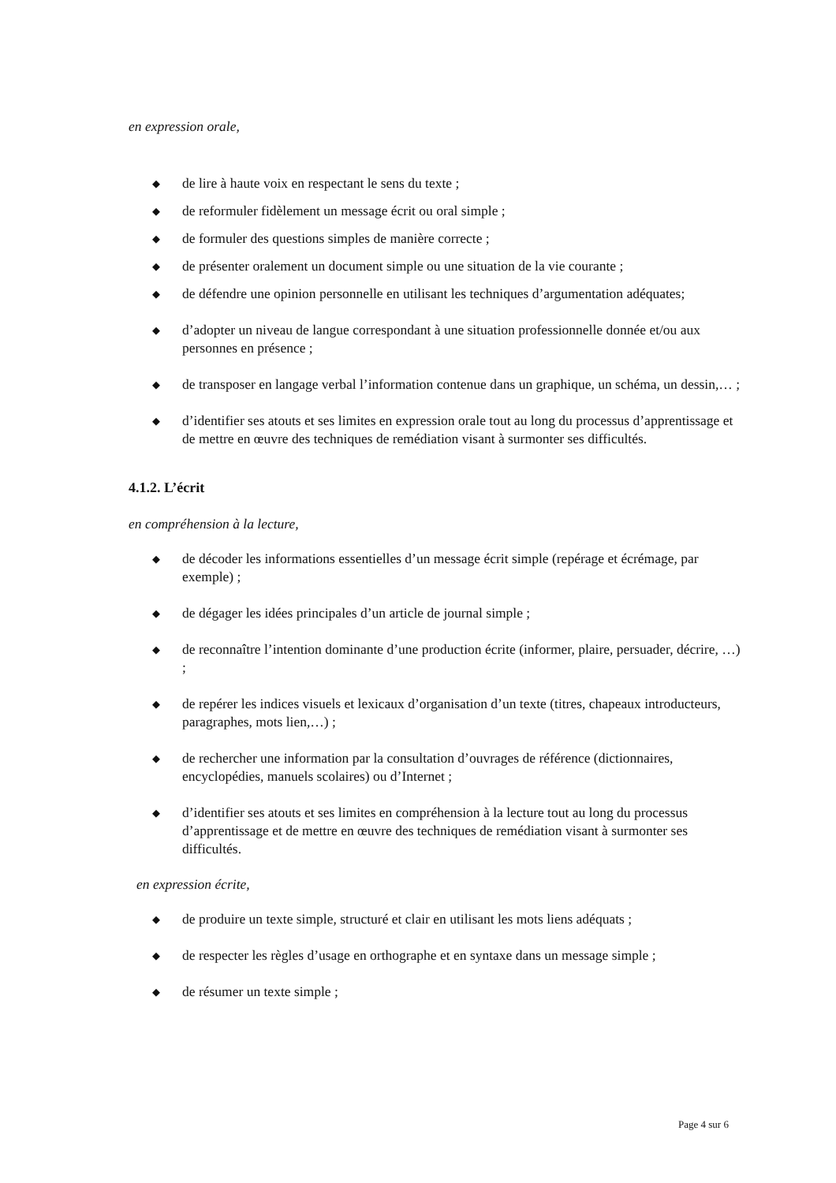en expression orale,
◆ de lire à haute voix en respectant le sens du texte ;
◆ de reformuler fidèlement un message écrit ou oral simple ;
◆ de formuler des questions simples de manière correcte ;
◆ de présenter oralement un document simple ou une situation de la vie courante ;
◆ de défendre une opinion personnelle en utilisant les techniques d’argumentation adéquates;
◆ d’adopter un niveau de langue correspondant à une situation professionnelle donnée et/ou aux personnes en présence ;
◆ de transposer en langage verbal l’information contenue dans un graphique, un schéma, un dessin,… ;
◆ d’identifier ses atouts et ses limites en expression orale tout au long du processus d’apprentissage et de mettre en œuvre des techniques de remédiation visant à surmonter ses difficultés.
4.1.2. L’écrit
en compréhension à la lecture,
◆ de décoder les informations essentielles d’un message écrit simple (repérage et écrémage, par exemple) ;
◆ de dégager les idées principales d’un article de journal simple ;
◆ de reconnaître l’intention dominante d’une production écrite (informer, plaire, persuader, décrire, …) ;
◆ de repérer les indices visuels et lexicaux d’organisation d’un texte (titres, chapeaux introducteurs, paragraphes, mots lien,…) ;
◆ de rechercher une information par la consultation d’ouvrages de référence (dictionnaires, encyclopédies, manuels scolaires) ou d’Internet ;
◆ d’identifier ses atouts et ses limites en compréhension à la lecture tout au long du processus d’apprentissage et de mettre en œuvre des techniques de remédiation visant à surmonter ses difficultés.
en expression écrite,
◆ de produire un texte simple, structuré et clair en utilisant les mots liens adéquats ;
◆ de respecter les règles d’usage en orthographe et en syntaxe dans un message simple ;
◆ de résumer un texte simple ;
Page 4 sur 6